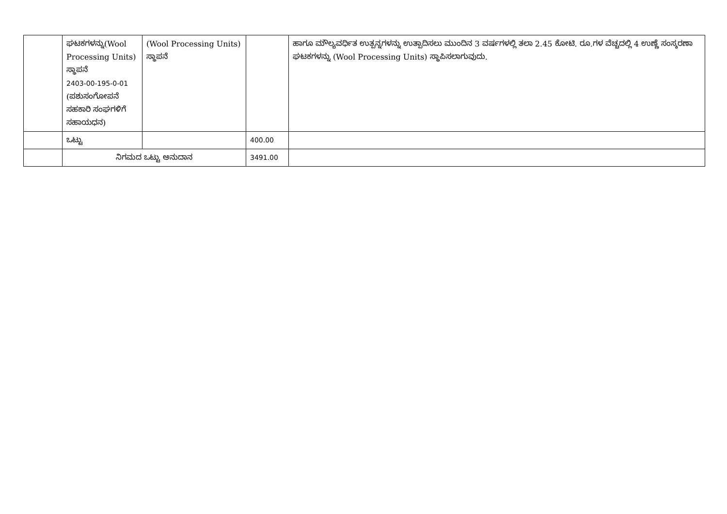| | ಘಟಕಗಳನ್ನು(Wool Processing Units) ಸ್ಥಾಪನೆ 2403-00-195-0-01 (ಪಶುಸಂಗೋಪನೆ ಸಹಕಾರಿ ಸಂಘಗಳಿಗೆ ಸಹಾಯಧನ) | (Wool Processing Units) ಸ್ಥಾಪನೆ | | ಹಾಗೂ ಮೌಲ್ಯವರ್ಧಿತ ಉತ್ಪನ್ನಗಳನ್ನು ಉತ್ಪಾದಿಸಲು ಮುಂದಿನ 3 ವರ್ಷಗಳಲ್ಲಿ ತಲಾ 2.45 ಕೋಟಿ. ರೂ.ಗಳ ವೆಚ್ಚದಲ್ಲಿ 4 ಉಣ್ಣೆ ಸಂಸ್ಕರಣಾ ಘಟಕಗಳನ್ನು (Wool Processing Units) ಸ್ಥಾಪಿಸಲಾಗುವುದು. |
| | ಒಟ್ಟು | | 400.00 | |
| | ನಿಗಮದ ಒಟ್ಟು ಅನುದಾನ | | 3491.00 | |